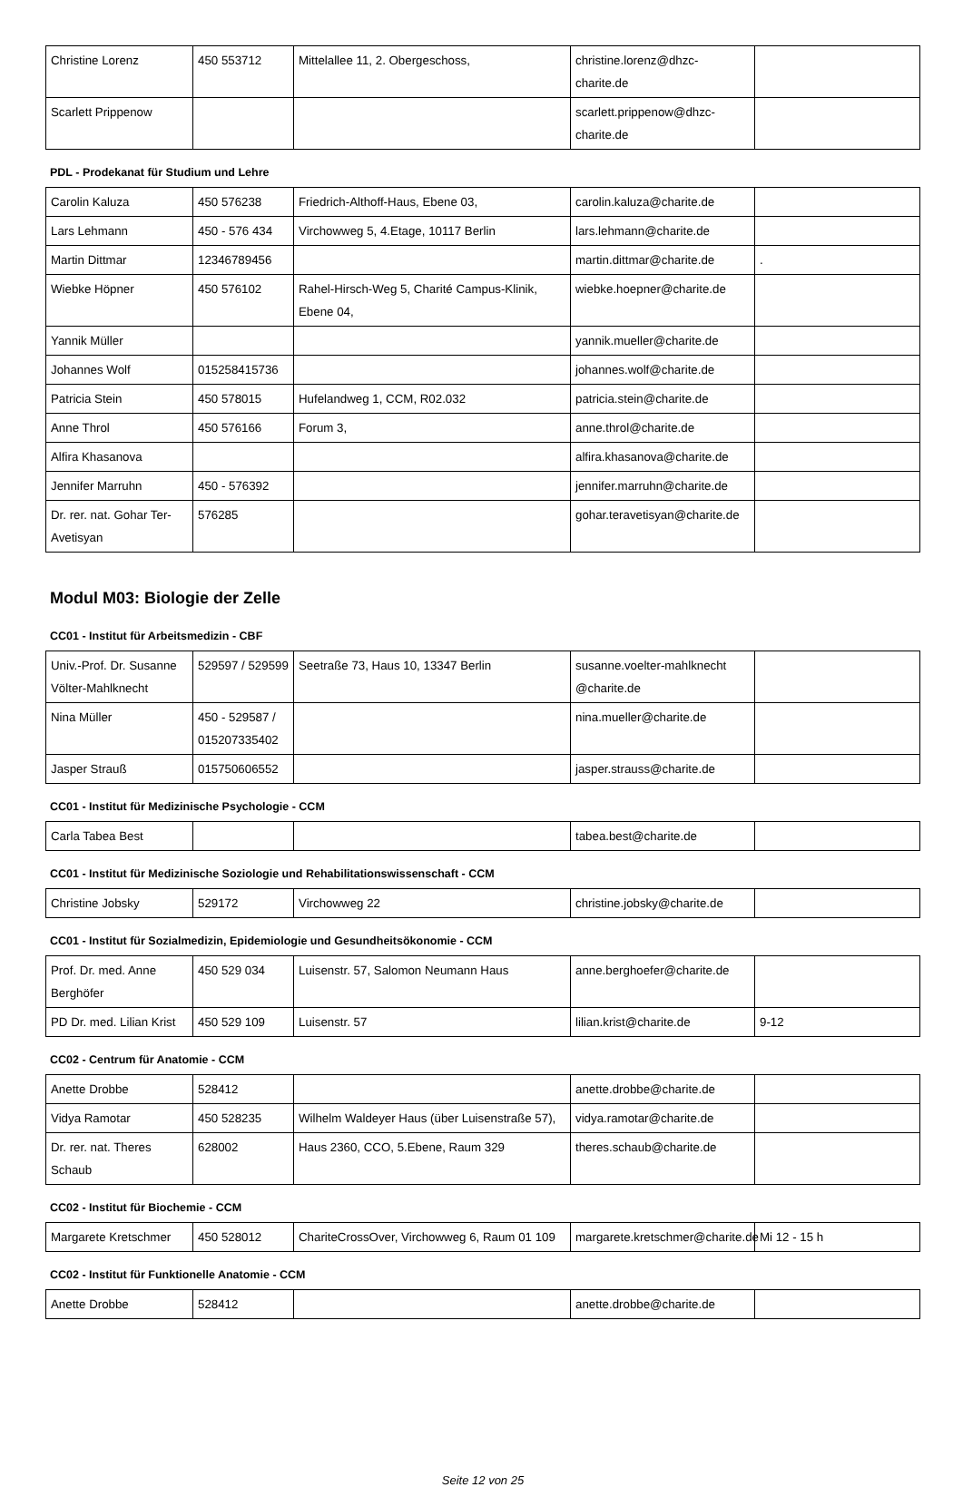| Christine Lorenz | 450 553712 | Mittelallee 11, 2. Obergeschoss, | christine.lorenz@dhzc-charite.de | |
| Scarlett Prippenow | | | scarlett.prippenow@dhzc-charite.de | |
PDL - Prodekanat für Studium und Lehre
| Carolin Kaluza | 450 576238 | Friedrich-Althoff-Haus, Ebene 03, | carolin.kaluza@charite.de | |
| Lars Lehmann | 450 - 576 434 | Virchowweg 5, 4.Etage, 10117 Berlin | lars.lehmann@charite.de | |
| Martin Dittmar | 12346789456 | | martin.dittmar@charite.de | . |
| Wiebke Höpner | 450 576102 | Rahel-Hirsch-Weg 5, Charité Campus-Klinik, Ebene 04, | wiebke.hoepner@charite.de | |
| Yannik Müller | | | yannik.mueller@charite.de | |
| Johannes Wolf | 015258415736 | | johannes.wolf@charite.de | |
| Patricia Stein | 450 578015 | Hufelandweg 1, CCM, R02.032 | patricia.stein@charite.de | |
| Anne Throl | 450 576166 | Forum 3, | anne.throl@charite.de | |
| Alfira Khasanova | | | alfira.khasanova@charite.de | |
| Jennifer Marruhn | 450 - 576392 | | jennifer.marruhn@charite.de | |
| Dr. rer. nat. Gohar Ter-Avetisyan | 576285 | | gohar.teravetisyan@charite.de | |
Modul M03: Biologie der Zelle
CC01 - Institut für Arbeitsmedizin - CBF
| Univ.-Prof. Dr. Susanne Völter-Mahlknecht | 529597 / 529599 | Seetraße 73, Haus 10, 13347 Berlin | susanne.voelter-mahlknecht @charite.de | |
| Nina Müller | 450 - 529587 / 015207335402 | | nina.mueller@charite.de | |
| Jasper Strauß | 015750606552 | | jasper.strauss@charite.de | |
CC01 - Institut für Medizinische Psychologie - CCM
| Carla Tabea Best | | | tabea.best@charite.de | |
CC01 - Institut für Medizinische Soziologie und Rehabilitationswissenschaft - CCM
| Christine Jobsky | 529172 | Virchowweg 22 | christine.jobsky@charite.de | |
CC01 - Institut für Sozialmedizin, Epidemiologie und Gesundheitsökonomie - CCM
| Prof. Dr. med. Anne Berghöfer | 450 529 034 | Luisenstr. 57, Salomon Neumann Haus | anne.berghoefer@charite.de | |
| PD Dr. med. Lilian Krist | 450 529 109 | Luisenstr. 57 | lilian.krist@charite.de | 9-12 |
CC02 - Centrum für Anatomie - CCM
| Anette Drobbe | 528412 | | anette.drobbe@charite.de | |
| Vidya Ramotar | 450 528235 | Wilhelm Waldeyer Haus (über Luisenstraße 57), | vidya.ramotar@charite.de | |
| Dr. rer. nat. Theres Schaub | 628002 | Haus 2360, CCO, 5.Ebene, Raum 329 | theres.schaub@charite.de | |
CC02 - Institut für Biochemie - CCM
| Margarete Kretschmer | 450 528012 | ChariteCrossOver, Virchowweg 6, Raum 01 109 | margarete.kretschmer@charite.de | Mi 12 - 15 h |
CC02 - Institut für Funktionelle Anatomie - CCM
| Anette Drobbe | 528412 | | anette.drobbe@charite.de | |
Seite 12 von 25